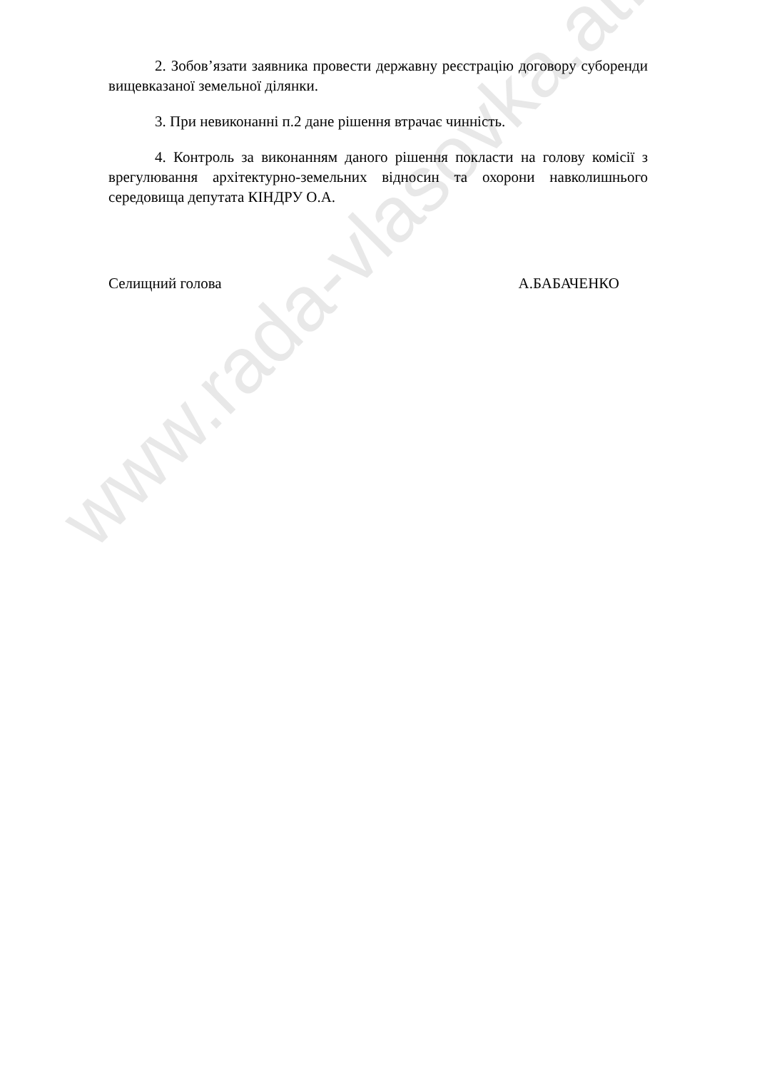www.rada-vlasovka.at.ua
2. Зобов’язати заявника провести державну реєстрацію договору суборенди вищевказаної земельної ділянки.
3. При невиконанні п.2 дане рішення втрачає чинність.
4. Контроль за виконанням даного рішення покласти на голову комісії з врегулювання архітектурно-земельних відносин та охорони навколишнього середовища депутата КІНДРУ О.А.
Селищний голова А.БАБАЧЕНКО